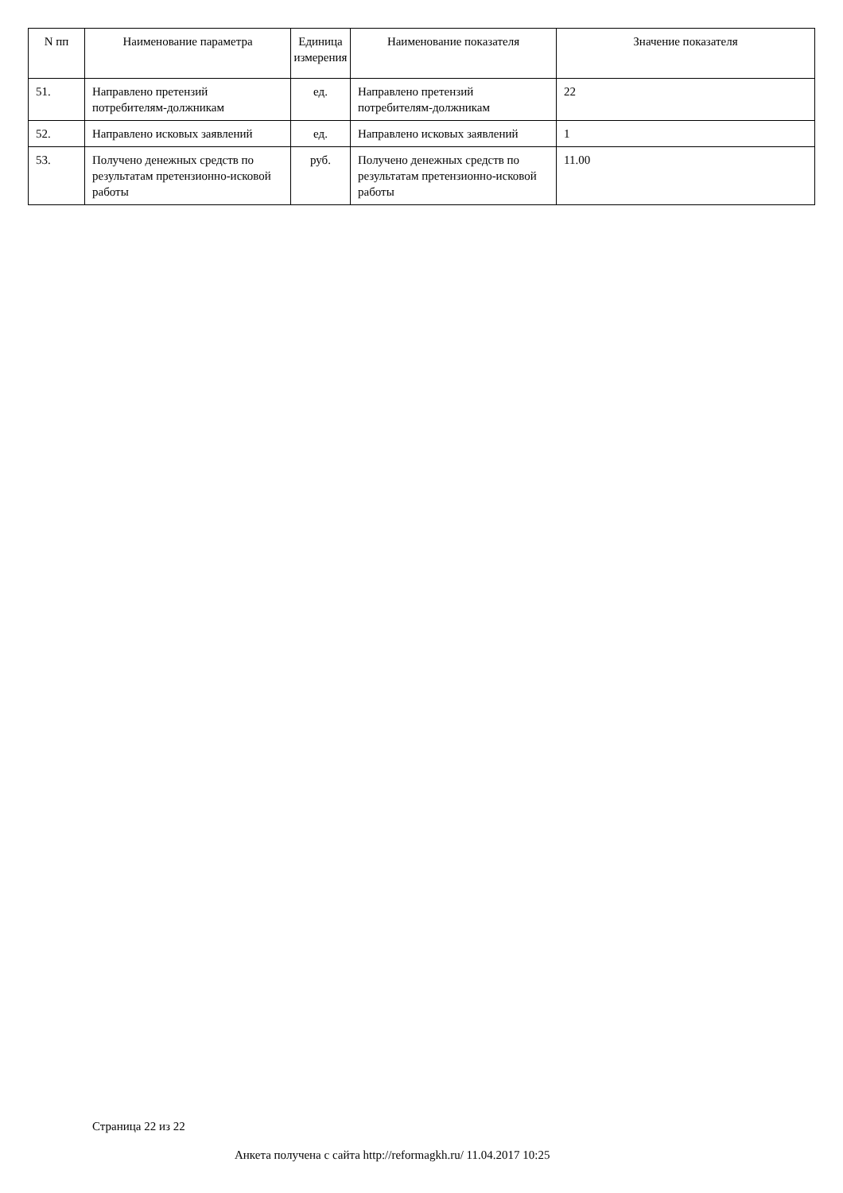| N пп | Наименование параметра | Единица измерения | Наименование показателя | Значение показателя |
| --- | --- | --- | --- | --- |
| 51. | Направлено претензий потребителям-должникам | ед. | Направлено претензий потребителям-должникам | 22 |
| 52. | Направлено исковых заявлений | ед. | Направлено исковых заявлений | 1 |
| 53. | Получено денежных средств по результатам претензионно-исковой работы | руб. | Получено денежных средств по результатам претензионно-исковой работы | 11.00 |
Страница 22 из 22
Анкета получена с сайта http://reformagkh.ru/ 11.04.2017 10:25